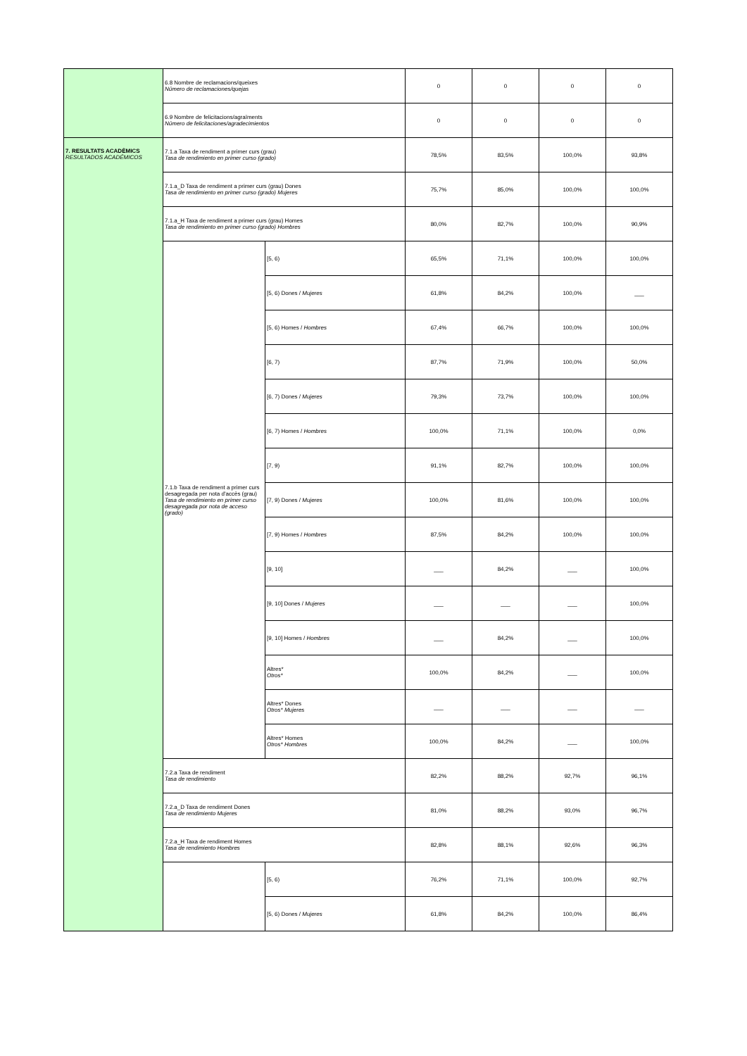| | 6.8 Nombre de reclamacions/queixes Número de reclamaciones/quejas | | 0 | 0 | 0 | 0 |
| | 6.9 Nombre de felicitacions/agraïments Número de felicitaciones/agradecimientos | | 0 | 0 | 0 | 0 |
| 7. RESULTATS ACADÈMICS RESULTADOS ACADÉMICOS | 7.1.a Taxa de rendiment a primer curs (grau) Tasa de rendimiento en primer curso (grado) | | 78,5% | 83,5% | 100,0% | 93,8% |
| | 7.1.a_D Taxa de rendiment a primer curs (grau) Dones Tasa de rendimiento en primer curso (grado) Mujeres | | 75,7% | 85,0% | 100,0% | 100,0% |
| | 7.1.a_H Taxa de rendiment a primer curs (grau) Homes Tasa de rendimiento en primer curso (grado) Hombres | | 80,0% | 82,7% | 100,0% | 90,9% |
| | 7.1.b Taxa de rendiment a primer curs desagregada per nota d'accès (grau) Tasa de rendimiento en primer curso desagregada por nota de acceso (grado) | [5, 6) | 65,5% | 71,1% | 100,0% | 100,0% |
| | | [5, 6) Dones / Mujeres | 61,8% | 84,2% | 100,0% | ___ |
| | | [5, 6) Homes / Hombres | 67,4% | 66,7% | 100,0% | 100,0% |
| | | [6, 7) | 87,7% | 71,9% | 100,0% | 50,0% |
| | | [6, 7) Dones / Mujeres | 79,3% | 73,7% | 100,0% | 100,0% |
| | | [6, 7) Homes / Hombres | 100,0% | 71,1% | 100,0% | 0,0% |
| | | [7, 9) | 91,1% | 82,7% | 100,0% | 100,0% |
| | | [7, 9) Dones / Mujeres | 100,0% | 81,6% | 100,0% | 100,0% |
| | | [7, 9) Homes / Hombres | 87,5% | 84,2% | 100,0% | 100,0% |
| | | [9, 10] | ___ | 84,2% | ___ | 100,0% |
| | | [9, 10] Dones / Mujeres | ___ | ___ | ___ | 100,0% |
| | | [9, 10] Homes / Hombres | ___ | 84,2% | ___ | 100,0% |
| | | Altres* Otros* | 100,0% | 84,2% | ___ | 100,0% |
| | | Altres* Dones Otros* Mujeres | ___ | ___ | ___ | ___ |
| | | Altres* Homes Otros* Hombres | 100,0% | 84,2% | ___ | 100,0% |
| | 7.2.a Taxa de rendiment Tasa de rendimiento | | 82,2% | 88,2% | 92,7% | 96,1% |
| | 7.2.a_D Taxa de rendiment Dones Tasa de rendimiento Mujeres | | 81,0% | 88,2% | 93,0% | 96,7% |
| | 7.2.a_H Taxa de rendiment Homes Tasa de rendimiento Hombres | | 82,8% | 88,1% | 92,6% | 96,3% |
| | | [5, 6) | 76,2% | 71,1% | 100,0% | 92,7% |
| | | [5, 6) Dones / Mujeres | 61,8% | 84,2% | 100,0% | 86,4% |